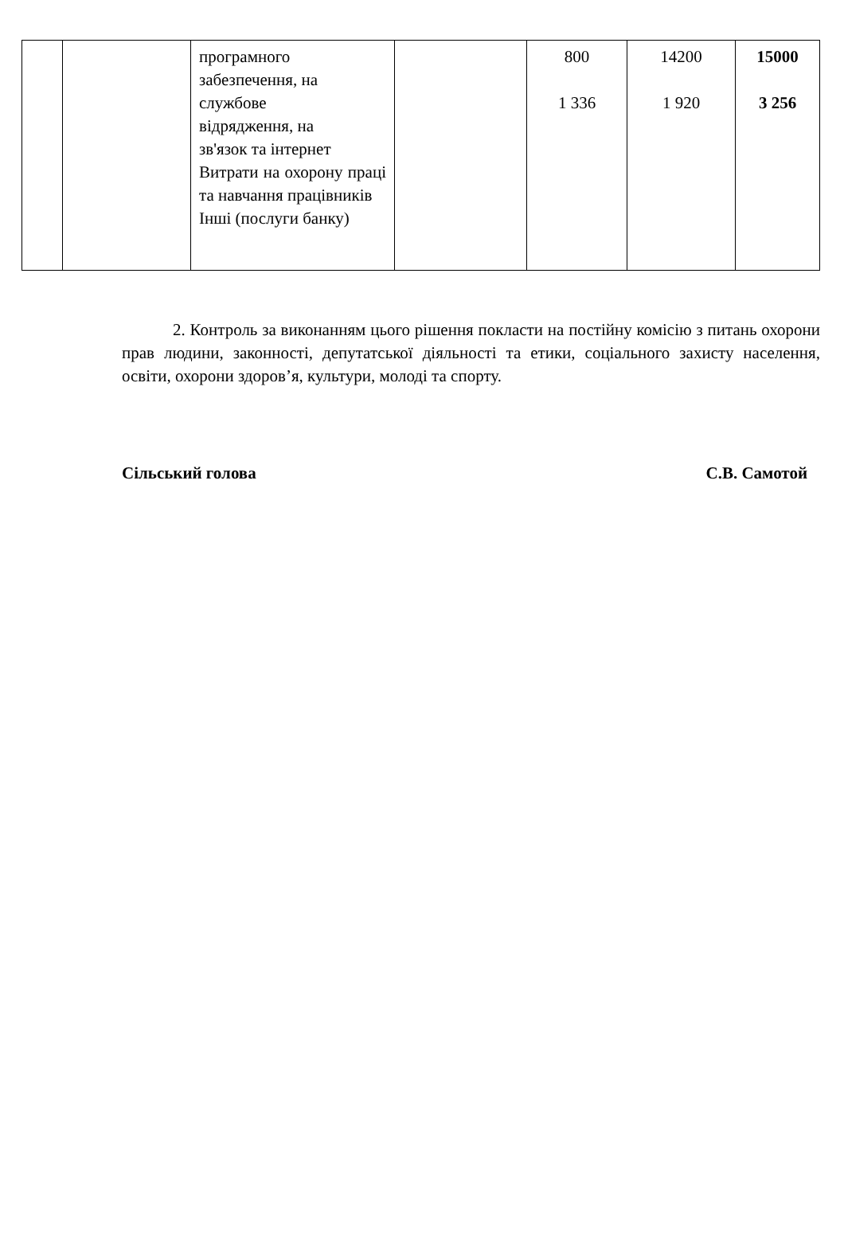| | | програмного забезпечення, на службове відрядження, на зв'язок та інтернет Витрати на охорону праці та навчання працівників Інші (послуги банку) | | 800 1 336 | 14200 1 920 | 15000 3 256 |
2. Контроль за виконанням цього рішення покласти на постійну комісію з питань охорони прав людини, законності, депутатської діяльності та етики, соціального захисту населення, освіти, охорони здоров’я, культури, молоді та спорту.
Сільський голова С.В. Самотой